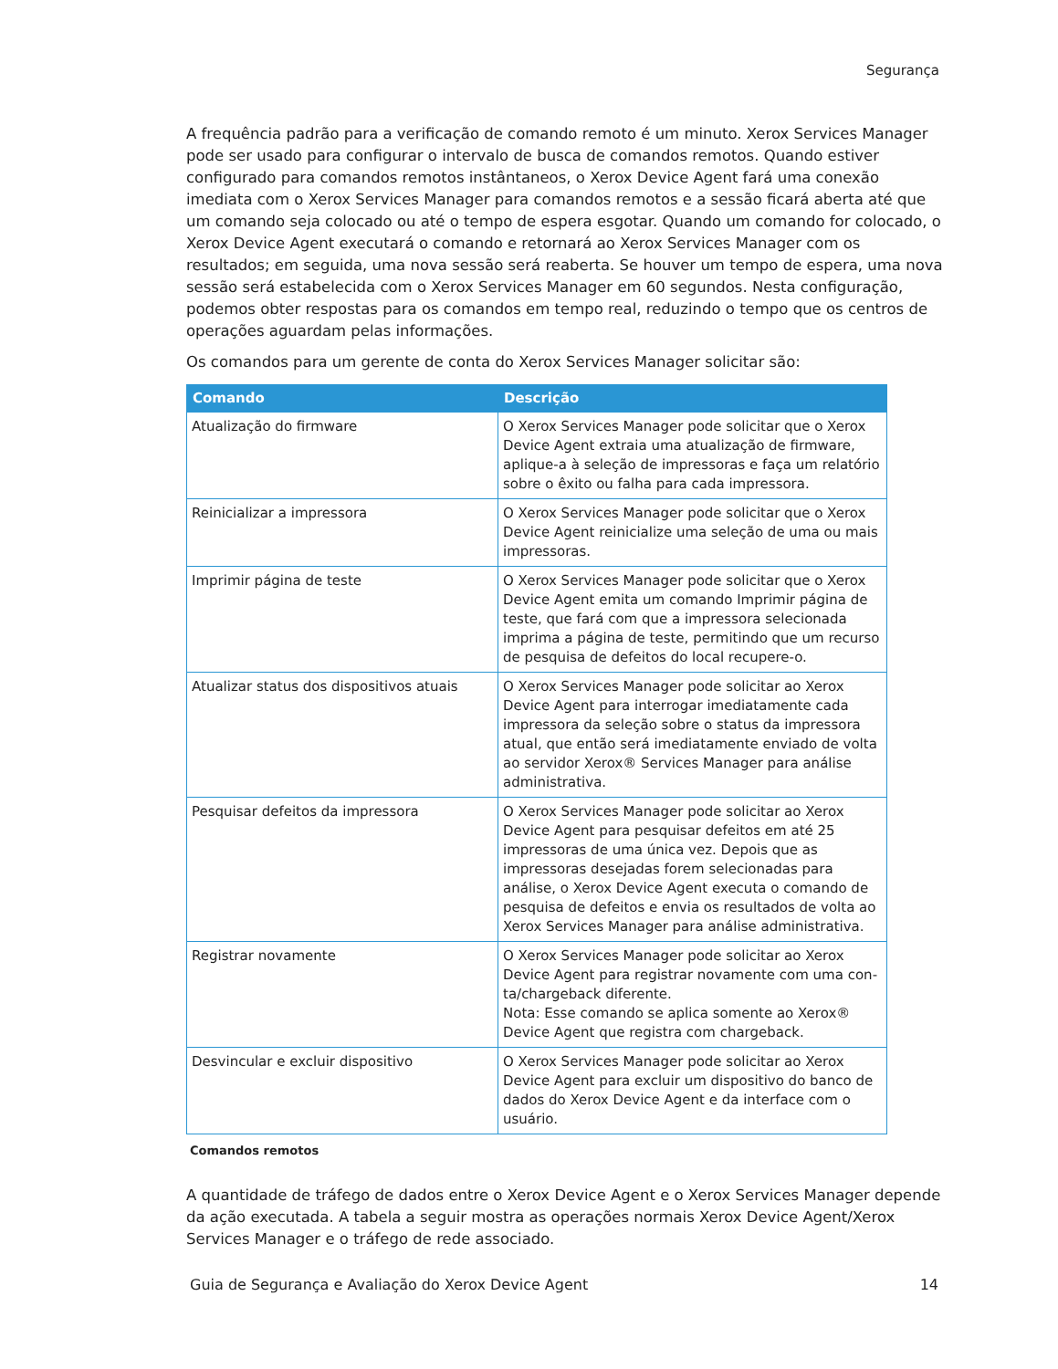Segurança
A frequência padrão para a verificação de comando remoto é um minuto. Xerox Services Manager pode ser usado para configurar o intervalo de busca de comandos remotos. Quando estiver configurado para comandos remotos instântaneos, o Xerox Device Agent fará uma conexão imediata com o Xerox Services Manager para comandos remotos e a sessão ficará aberta até que um comando seja colocado ou até o tempo de espera esgotar. Quando um comando for colocado, o Xerox Device Agent executará o comando e retornará ao Xerox Services Manager com os resultados; em seguida, uma nova sessão será reaberta. Se houver um tempo de espera, uma nova sessão será estabelecida com o Xerox Services Manager em 60 segundos. Nesta configuração, podemos obter respostas para os comandos em tempo real, reduzindo o tempo que os centros de operações aguardam pelas informações.
Os comandos para um gerente de conta do Xerox Services Manager solicitar são:
| Comando | Descrição |
| --- | --- |
| Atualização do firmware | O Xerox Services Manager pode solicitar que o Xerox Device Agent extraia uma atualização de firmware, apli­que-a à seleção de impressoras e faça um relatório sobre o êxito ou falha para cada impressora. |
| Reinicializar a impressora | O Xerox Services Manager pode solicitar que o Xerox Device Agent reinicialize uma seleção de uma ou mais impressoras. |
| Imprimir página de teste | O Xerox Services Manager pode solicitar que o Xerox Device Agent emita um comando Imprimir página de teste, que fará com que a impressora selecionada imprima a página de teste, permitindo que um recurso de pesquisa de defeitos do local recupere-o. |
| Atualizar status dos dispositivos atuais | O Xerox Services Manager pode solicitar ao Xerox Device Agent para interrogar imediatamente cada impressora da seleção sobre o status da impressora atual, que então será imediatamente enviado de volta ao servidor Xerox® Ser­vices Manager para análise administrativa. |
| Pesquisar defeitos da impressora | O Xerox Services Manager pode solicitar ao Xerox Device Agent para pesquisar defeitos em até 25 impressoras de uma única vez. Depois que as impressoras desejadas forem selecionadas para análise, o Xerox Device Agent executa o comando de pesquisa de defeitos e envia os resultados de volta ao Xerox Services Manager para aná­lise administrativa. |
| Registrar novamente | O Xerox Services Manager pode solicitar ao Xerox Device Agent para registrar novamente com uma con­ta/chargeback diferente. Nota: Esse comando se aplica somente ao Xerox® Device Agent que registra com chargeback. |
| Desvincular e excluir dispositivo | O Xerox Services Manager pode solicitar ao Xerox Device Agent para excluir um dispositivo do banco de dados do Xerox Device Agent e da interface com o usuário. |
Comandos remotos
A quantidade de tráfego de dados entre o Xerox Device Agent e o Xerox Services Manager depende da ação executada. A tabela a seguir mostra as operações normais Xerox Device Agent/Xerox Services Manager e o tráfego de rede associado.
Guia de Segurança e Avaliação do Xerox Device Agent 14